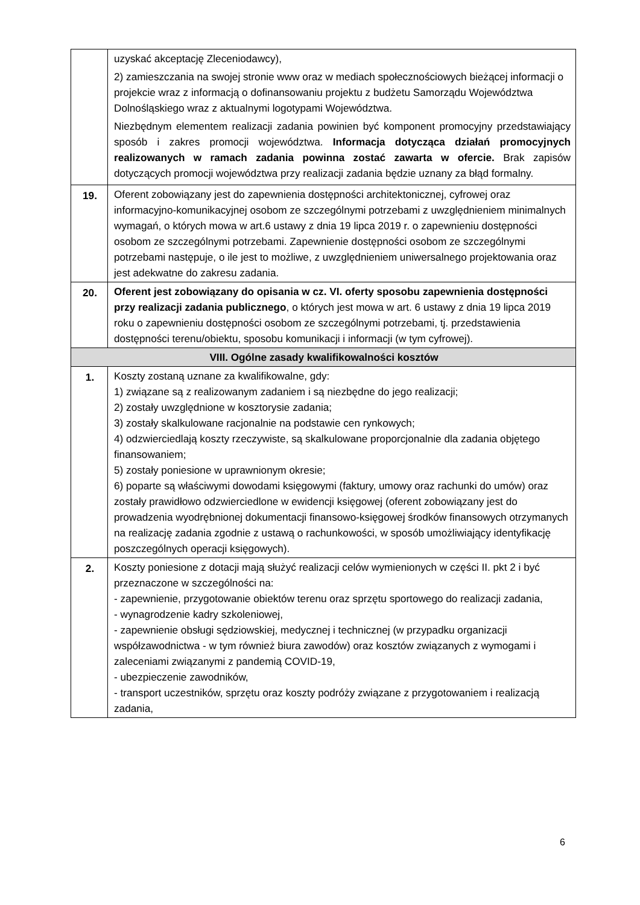| | uzyskać akceptację Zleceniodawcy), 2) zamieszczania na swojej stronie www oraz w mediach społecznościowych bieżącej informacji o projekcie wraz z informacją o dofinansowaniu projektu z budżetu Samorządu Województwa Dolnośląskiego wraz z aktualnymi logotypami Województwa. Niezbędnym elementem realizacji zadania powinien być komponent promocyjny przedstawiający sposób i zakres promocji województwa. Informacja dotycząca działań promocyjnych realizowanych w ramach zadania powinna zostać zawarta w ofercie. Brak zapisów dotyczących promocji województwa przy realizacji zadania będzie uznany za błąd formalny. |
| 19. | Oferent zobowiązany jest do zapewnienia dostępności architektonicznej, cyfrowej oraz informacyjno-komunikacyjnej osobom ze szczególnymi potrzebami z uwzględnieniem minimalnych wymagań, o których mowa w art.6 ustawy z dnia 19 lipca 2019 r. o zapewnieniu dostępności osobom ze szczególnymi potrzebami. Zapewnienie dostępności osobom ze szczególnymi potrzebami następuje, o ile jest to możliwe, z uwzględnieniem uniwersalnego projektowania oraz jest adekwatne do zakresu zadania. |
| 20. | Oferent jest zobowiązany do opisania w cz. VI. oferty sposobu zapewnienia dostępności przy realizacji zadania publicznego , o których jest mowa w art. 6 ustawy z dnia 19 lipca 2019 roku o zapewnieniu dostępności osobom ze szczególnymi potrzebami, tj. przedstawienia dostępności terenu/obiektu, sposobu komunikacji i informacji (w tym cyfrowej). |
| VIII. Ogólne zasady kwalifikowalności kosztów | |
| 1. | Koszty zostaną uznane za kwalifikowalne, gdy: 1) związane są z realizowanym zadaniem i są niezbędne do jego realizacji; 2) zostały uwzględnione w kosztorysie zadania; 3) zostały skalkulowane racjonalnie na podstawie cen rynkowych; 4) odzwierciedlają koszty rzeczywiste, są skalkulowane proporcjonalnie dla zadania objętego finansowaniem; 5) zostały poniesione w uprawnionym okresie; 6) poparte są właściwymi dowodami księgowymi (faktury, umowy oraz rachunki do umów) oraz zostały prawidłowo odzwierciedlone w ewidencji księgowej (oferent zobowiązany jest do prowadzenia wyodrębnionej dokumentacji finansowo-księgowej środków finansowych otrzymanych na realizację zadania zgodnie z ustawą o rachunkowości, w sposób umożliwiający identyfikację poszczególnych operacji księgowych). |
| 2. | Koszty poniesione z dotacji mają służyć realizacji celów wymienionych w części II. pkt 2 i być przeznaczone w szczególności na: - zapewnienie, przygotowanie obiektów terenu oraz sprzętu sportowego do realizacji zadania, - wynagrodzenie kadry szkoleniowej, - zapewnienie obsługi sędziowskiej, medycznej i technicznej (w przypadku organizacji współzawodnictwa - w tym również biura zawodów) oraz kosztów związanych z wymogami i zaleceniami związanymi z pandemią COVID-19, - ubezpieczenie zawodników, - transport uczestników, sprzętu oraz koszty podróży związane z przygotowaniem i realizacją zadania, |
6